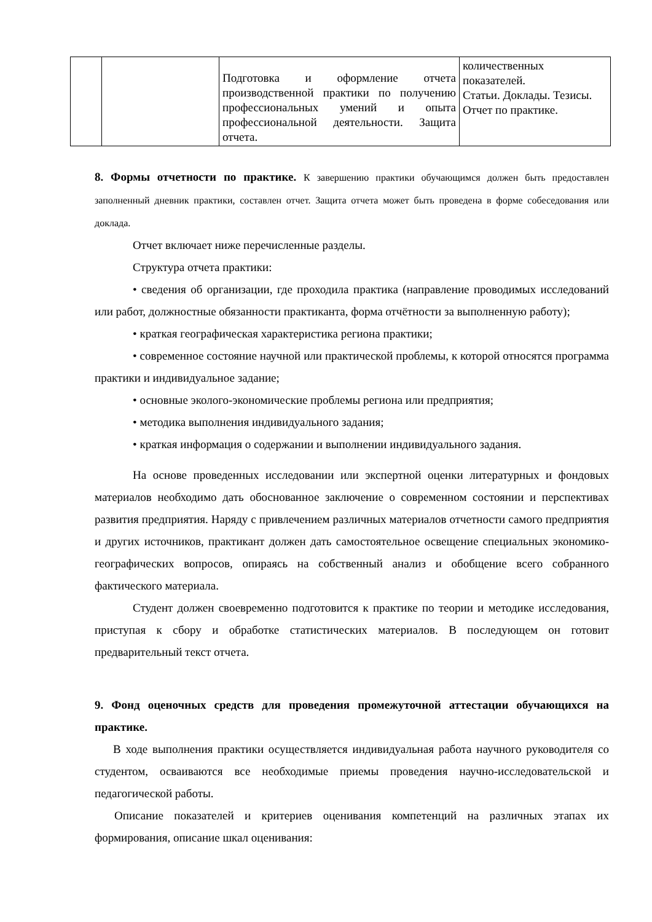| | | Подготовка и оформление отчета производственной практики по получению профессиональных умений и опыта профессиональной деятельности. Защита отчета. | количественных показателей. Статьи. Доклады. Тезисы. Отчет по практике. |
8. Формы отчетности по практике. К завершению практики обучающимся должен быть предоставлен заполненный дневник практики, составлен отчет. Защита отчета может быть проведена в форме собеседования или доклада.
Отчет включает ниже перечисленные разделы.
Структура отчета практики:
• сведения об организации, где проходила практика (направление проводимых исследований или работ, должностные обязанности практиканта, форма отчётности за выполненную работу);
• краткая географическая характеристика региона практики;
• современное состояние научной или практической проблемы, к которой относятся программа практики и индивидуальное задание;
• основные эколого-экономические проблемы региона или предприятия;
• методика выполнения индивидуального задания;
• краткая информация о содержании и выполнении индивидуального задания.
На основе проведенных исследовании или экспертной оценки литературных и фондовых материалов необходимо дать обоснованное заключение о современном состоянии и перспективах развития предприятия. Наряду с привлечением различных материалов отчетности самого предприятия и других источников, практикант должен дать самостоятельное освещение специальных экономико-географических вопросов, опираясь на собственный анализ и обобщение всего собранного фактического материала.
Студент должен своевременно подготовится к практике по теории и методике исследования, приступая к сбору и обработке статистических материалов. В последующем он готовит предварительный текст отчета.
9. Фонд оценочных средств для проведения промежуточной аттестации обучающихся на практике.
В ходе выполнения практики осуществляется индивидуальная работа научного руководителя со студентом, осваиваются все необходимые приемы проведения научно-исследовательской и педагогической работы.
Описание показателей и критериев оценивания компетенций на различных этапах их формирования, описание шкал оценивания: